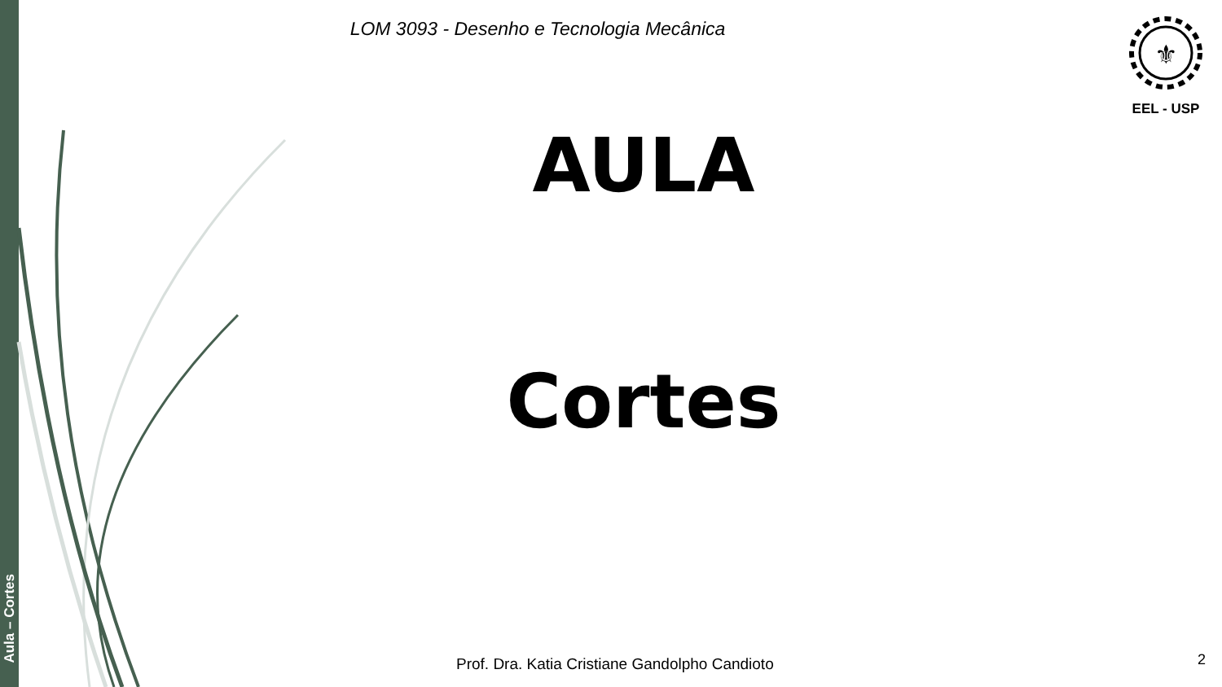Aula – Cortes
LOM 3093 - Desenho e Tecnologia Mecânica
⚜
EEL - USP
AULA
Cortes
Prof. Dra. Katia Cristiane Gandolpho Candioto
2